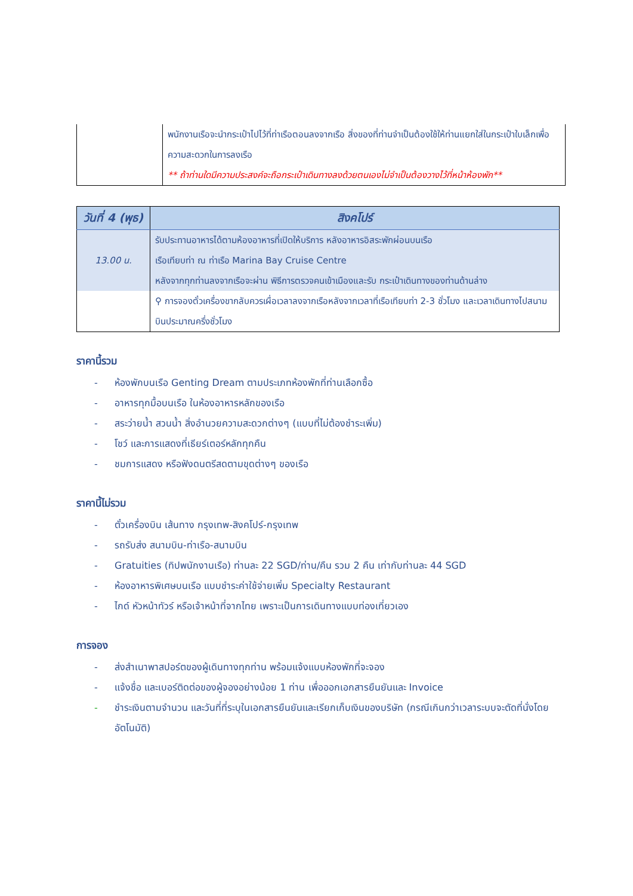| | พนักงานเรือจะนำกระเป๋าไปไว้ที่ท่าเรือตอนลงจากเรือ สิ่งของที่ท่านจำเป็นต้องใช้ให้ท่านแยกใส่ในกระเป๋าใบเล็กเพื่อความสะดวกในการลงเรือ ** ถ้าท่านใดมีความประสงค์จะถือกระเป๋าเดินทางลงด้วยตนเองไม่จำเป็นต้องวางไว้ที่หน้าห้องพัก** |
| วันที่ 4 (พุธ) | สิงคโปร์ |
| --- | --- |
| 13.00 น. | รับประทานอาหารได้ตามห้องอาหารที่เปิดให้บริการ หลังอาหารอิสระพักผ่อนบนเรือ เรือเทียบท่า ณ ท่าเรือ Marina Bay Cruise Centre หลังจากทุกท่านลงจากเรือจะผ่าน พิธีการตรวจคนเข้าเมืองและรับ กระเป๋าเดินทางของท่านด้านล่าง |
| | ⚲ การจองตั๋วเครื่องขากลับควรเผื่อเวลาลงจากเรือหลังจากเวลาที่เรือเทียบท่า 2-3 ชั่วโมง และเวลาเดินทางไปสนามบินประมาณครึ่งชั่วโมง |
ราคานี้รวม
- ห้องพักบนเรือ Genting Dream ตามประเภทห้องพักที่ท่านเลือกซื้อ
- อาหารทุกมื้อบนเรือ ในห้องอาหารหลักของเรือ
- สระว่ายน้ำ สวนน้ำ สิ่งอำนวยความสะดวกต่างๆ (แบบที่ไม่ต้องชำระเพิ่ม)
- โชว์ และการแสดงที่เธียร์เตอร์หลักทุกคืน
- ชมการแสดง หรือฟังดนตรีสดตามขุดต่างๆ ของเรือ
ราคานี้ไม่รวม
- ตั๋วเครื่องบิน เส้นทาง กรุงเทพ-สิงคโปร์-กรุงเทพ
- รถรับส่ง สนามบิน-ท่าเรือ-สนามบิน
- Gratuities (ทิปพนักงานเรือ) ท่านละ 22 SGD/ท่าน/คืน รวม 2 คืน เท่ากับท่านละ 44 SGD
- ห้องอาหารพิเศษบนเรือ แบบชำระค่าใช้จ่ายเพิ่ม Specialty Restaurant
- ไกด์ หัวหน้าทัวร์ หรือเจ้าหน้าที่จากไทย เพราะเป็นการเดินทางแบบท่องเที่ยวเอง
การจอง
- ส่งสำเนาพาสปอร์ตของผู้เดินทางทุกท่าน พร้อมแจ้งแบบห้องพักที่จะจอง
- แจ้งชื่อ และเบอร์ติดต่อของผู้จองอย่างน้อย 1 ท่าน เพื่อออกเอกสารยืนยันและ Invoice
- ชำระเงินตามจำนวน และวันที่ที่ระบุในเอกสารยืนยันและเรียกเก็บเงินของบริษัท (กรณีเกินกว่าเวลาระบบจะตัดที่นั่งโดยอัตโนมัติ)